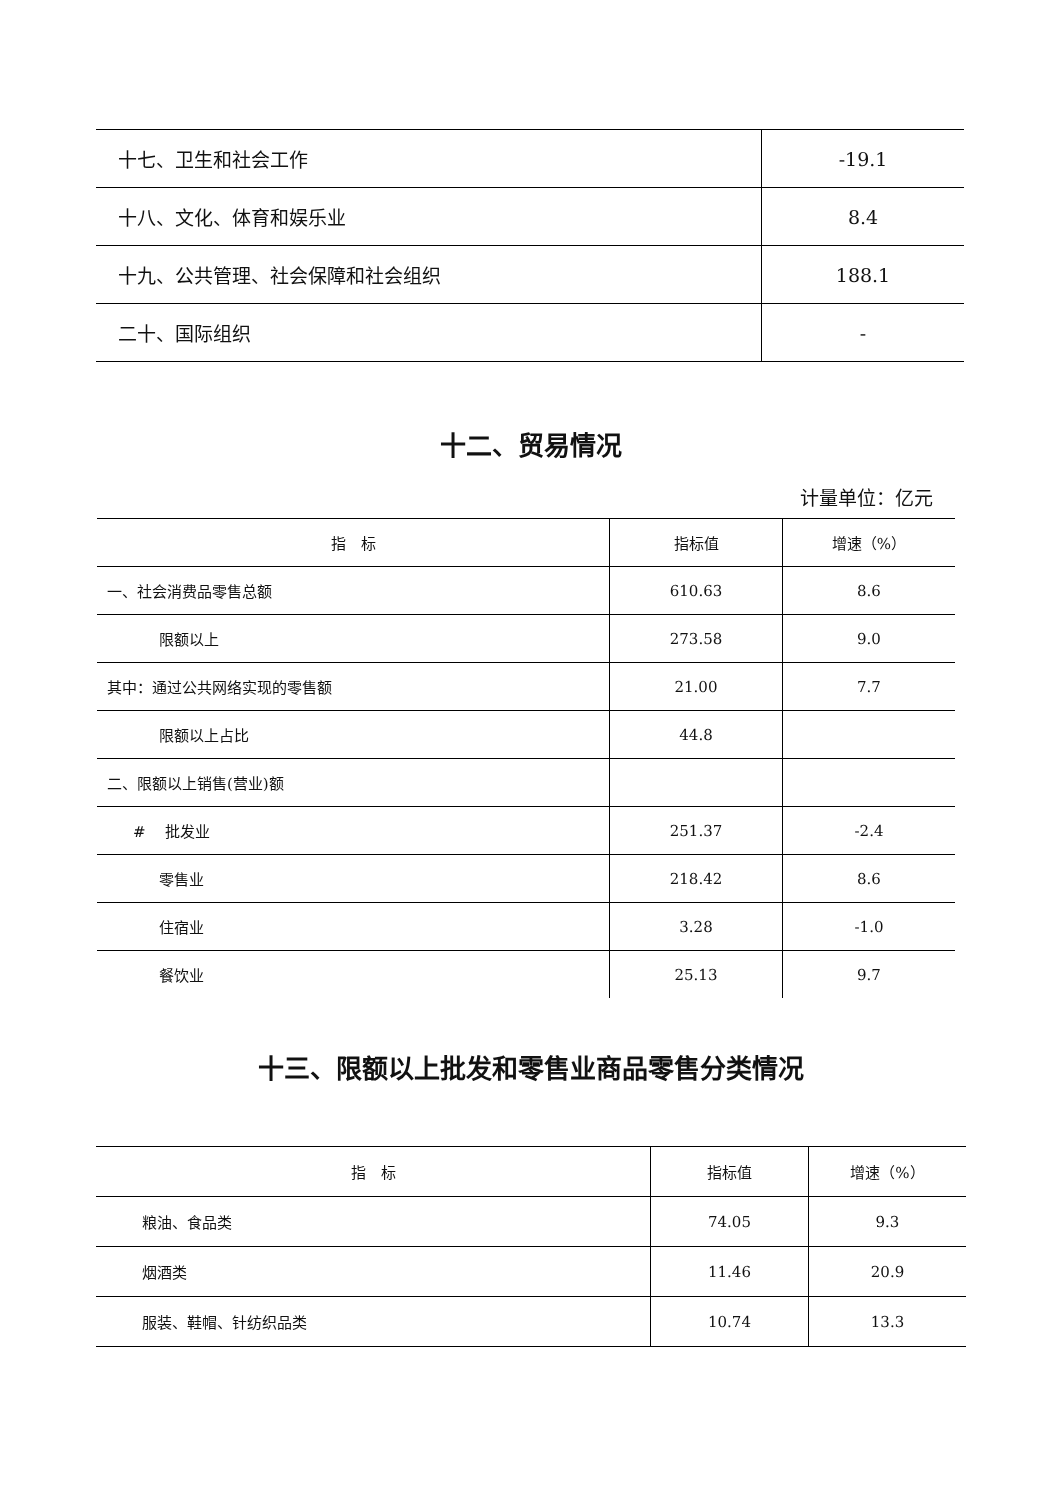| 十七、卫生和社会工作 | -19.1 |
| 十八、文化、体育和娱乐业 | 8.4 |
| 十九、公共管理、社会保障和社会组织 | 188.1 |
| 二十、国际组织 | - |
十二、贸易情况
计量单位：亿元
| 指 标 | 指标值 | 增速（%） |
| --- | --- | --- |
| 一、社会消费品零售总额 | 610.63 | 8.6 |
| 限额以上 | 273.58 | 9.0 |
| 其中：通过公共网络实现的零售额 | 21.00 | 7.7 |
| 限额以上占比 | 44.8 | |
| 二、限额以上销售(营业)额 | | |
| # 批发业 | 251.37 | -2.4 |
| 零售业 | 218.42 | 8.6 |
| 住宿业 | 3.28 | -1.0 |
| 餐饮业 | 25.13 | 9.7 |
十三、限额以上批发和零售业商品零售分类情况
| 指 标 | 指标值 | 增速（%） |
| --- | --- | --- |
| 粮油、食品类 | 74.05 | 9.3 |
| 烟酒类 | 11.46 | 20.9 |
| 服装、鞋帽、针纺织品类 | 10.74 | 13.3 |